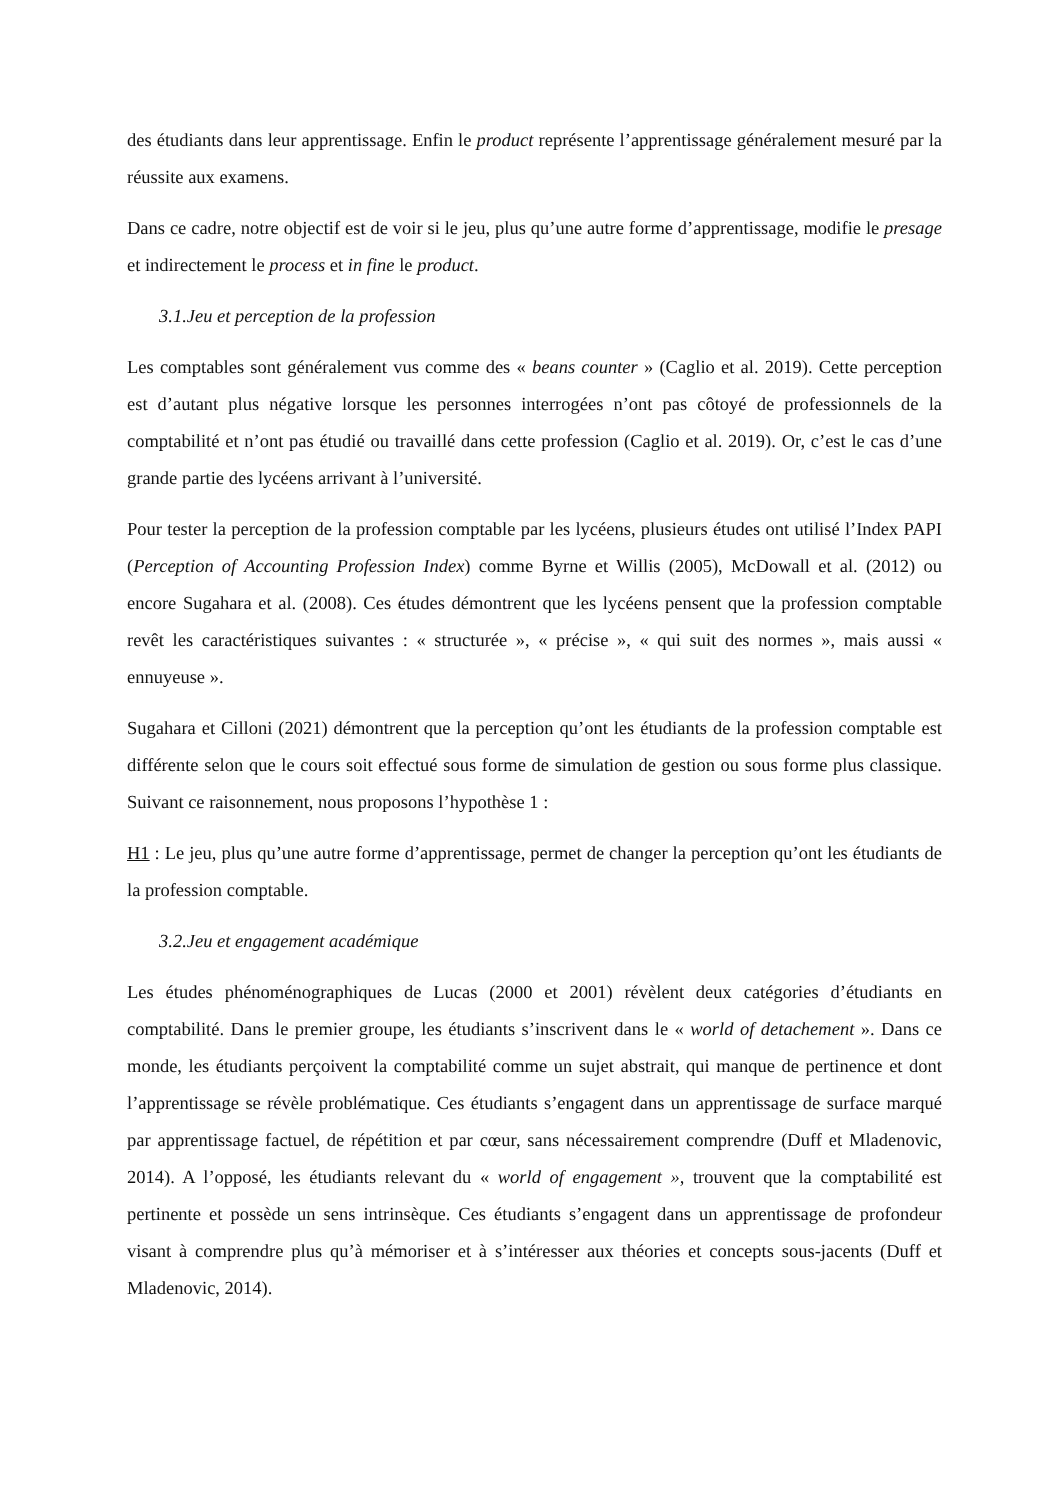des étudiants dans leur apprentissage. Enfin le product représente l’apprentissage généralement mesuré par la réussite aux examens.
Dans ce cadre, notre objectif est de voir si le jeu, plus qu’une autre forme d’apprentissage, modifie le presage et indirectement le process et in fine le product.
3.1.Jeu et perception de la profession
Les comptables sont généralement vus comme des « beans counter » (Caglio et al. 2019). Cette perception est d’autant plus négative lorsque les personnes interrogées n’ont pas côtoyé de professionnels de la comptabilité et n’ont pas étudié ou travaillé dans cette profession (Caglio et al. 2019). Or, c’est le cas d’une grande partie des lycéens arrivant à l’université.
Pour tester la perception de la profession comptable par les lycéens, plusieurs études ont utilisé l’Index PAPI (Perception of Accounting Profession Index) comme Byrne et Willis (2005), McDowall et al. (2012) ou encore Sugahara et al. (2008). Ces études démontrent que les lycéens pensent que la profession comptable revêt les caractéristiques suivantes : « structurée », « précise », « qui suit des normes », mais aussi « ennuyeuse ».
Sugahara et Cilloni (2021) démontrent que la perception qu’ont les étudiants de la profession comptable est différente selon que le cours soit effectué sous forme de simulation de gestion ou sous forme plus classique. Suivant ce raisonnement, nous proposons l’hypothèse 1 :
H1 : Le jeu, plus qu’une autre forme d’apprentissage, permet de changer la perception qu’ont les étudiants de la profession comptable.
3.2.Jeu et engagement académique
Les études phénoménographiques de Lucas (2000 et 2001) révèlent deux catégories d’étudiants en comptabilité. Dans le premier groupe, les étudiants s’inscrivent dans le « world of detachement ». Dans ce monde, les étudiants perçoivent la comptabilité comme un sujet abstrait, qui manque de pertinence et dont l’apprentissage se révèle problématique. Ces étudiants s’engagent dans un apprentissage de surface marqué par apprentissage factuel, de répétition et par cœur, sans nécessairement comprendre (Duff et Mladenovic, 2014). A l’opposé, les étudiants relevant du « world of engagement », trouvent que la comptabilité est pertinente et possède un sens intrinsèque. Ces étudiants s’engagent dans un apprentissage de profondeur visant à comprendre plus qu’à mémoriser et à s’intéresser aux théories et concepts sous-jacents (Duff et Mladenovic, 2014).